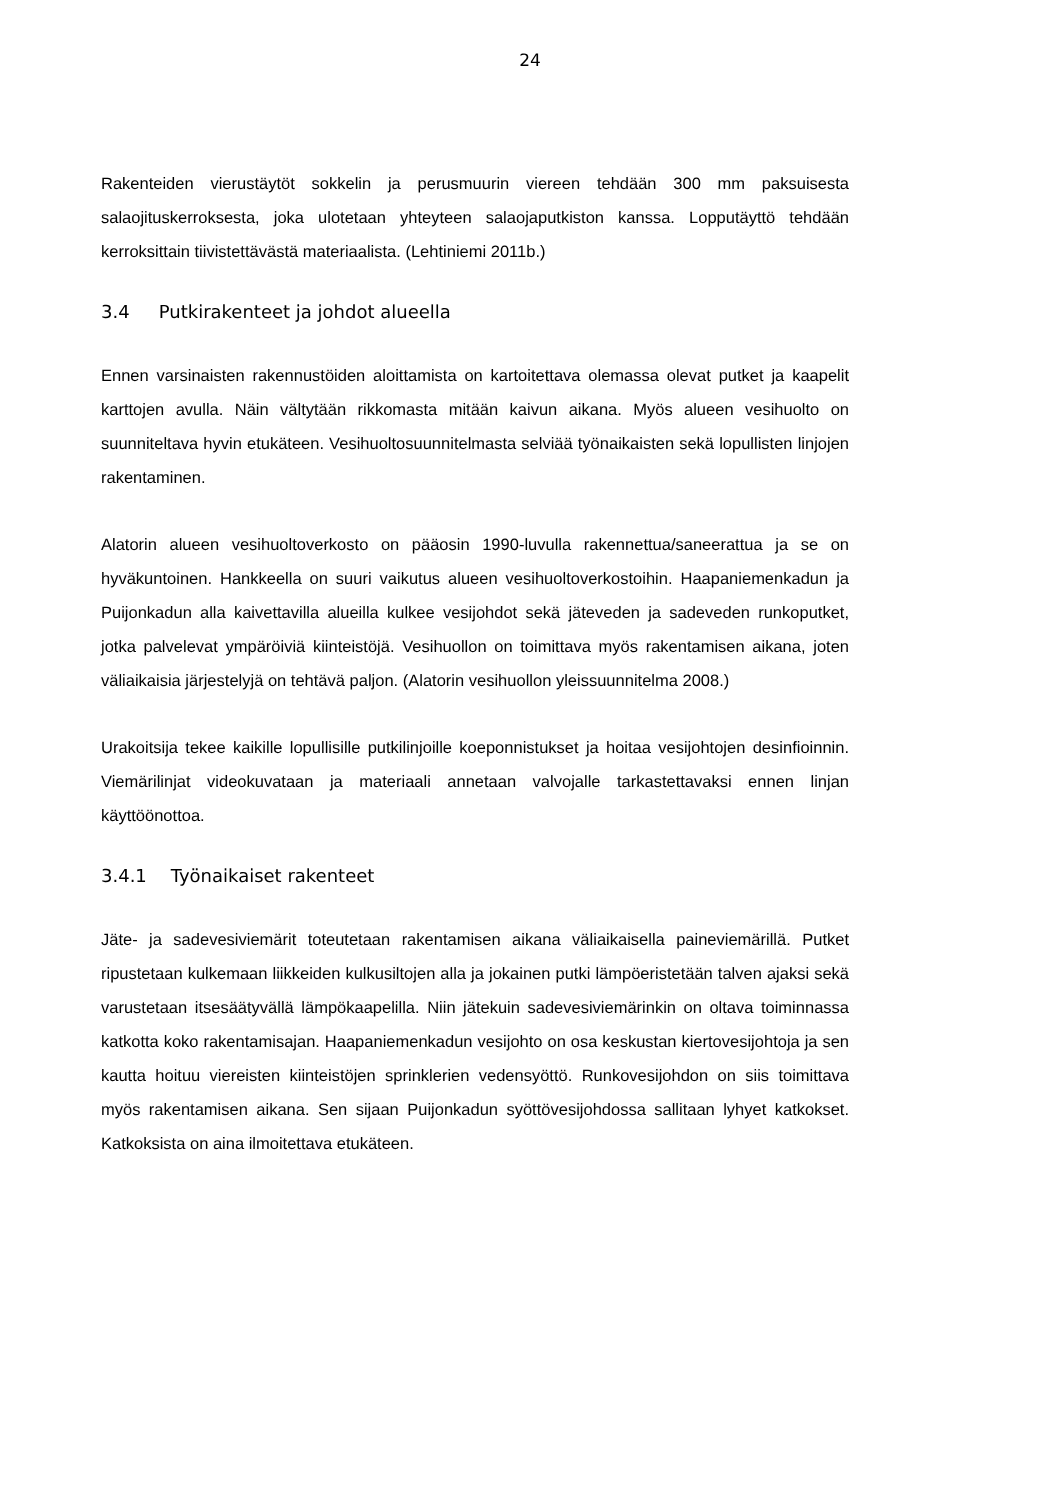24
Rakenteiden vierustäytöt sokkelin ja perusmuurin viereen tehdään 300 mm paksuisesta salaojituskerroksesta, joka ulotetaan yhteyteen salaojaputkiston kanssa. Lopputäyttö tehdään kerroksittain tiivistettävästä materiaalista. (Lehtiniemi 2011b.)
3.4 Putkirakenteet ja johdot alueella
Ennen varsinaisten rakennustöiden aloittamista on kartoitettava olemassa olevat putket ja kaapelit karttojen avulla. Näin vältytään rikkomasta mitään kaivun aikana. Myös alueen vesihuolto on suunniteltava hyvin etukäteen. Vesihuoltosuunnitelmasta selviää työnaikaisten sekä lopullisten linjojen rakentaminen.
Alatorin alueen vesihuoltoverkosto on pääosin 1990-luvulla rakennettua/saneerattua ja se on hyväkuntoinen. Hankkeella on suuri vaikutus alueen vesihuoltoverkostoihin. Haapaniemenkadun ja Puijonkadun alla kaivettavilla alueilla kulkee vesijohdot sekä jäteveden ja sadeveden runkoputket, jotka palvelevat ympäröiviä kiinteistöjä. Vesihuollon on toimittava myös rakentamisen aikana, joten väliaikaisia järjestelyjä on tehtävä paljon. (Alatorin vesihuollon yleissuunnitelma 2008.)
Urakoitsija tekee kaikille lopullisille putkilinjoille koeponnistukset ja hoitaa vesijohtojen desinfioinnin. Viemärilinjat videokuvataan ja materiaali annetaan valvojalle tarkastettavaksi ennen linjan käyttöönottoa.
3.4.1 Työnaikaiset rakenteet
Jäte- ja sadevesiviemärit toteutetaan rakentamisen aikana väliaikaisella paineviemärillä. Putket ripustetaan kulkemaan liikkeiden kulkusiltojen alla ja jokainen putki lämpöeristetään talven ajaksi sekä varustetaan itsesäätyvällä lämpökaapelilla. Niin jätekuin sadevesiviemärinkin on oltava toiminnassa katkotta koko rakentamisajan. Haapaniemenkadun vesijohto on osa keskustan kiertovesijohtoja ja sen kautta hoituu viereisten kiinteistöjen sprinklerien vedensyöttö. Runkovesijohdon on siis toimittava myös rakentamisen aikana. Sen sijaan Puijonkadun syöttövesijohdossa sallitaan lyhyet katkokset. Katkoksista on aina ilmoitettava etukäteen.